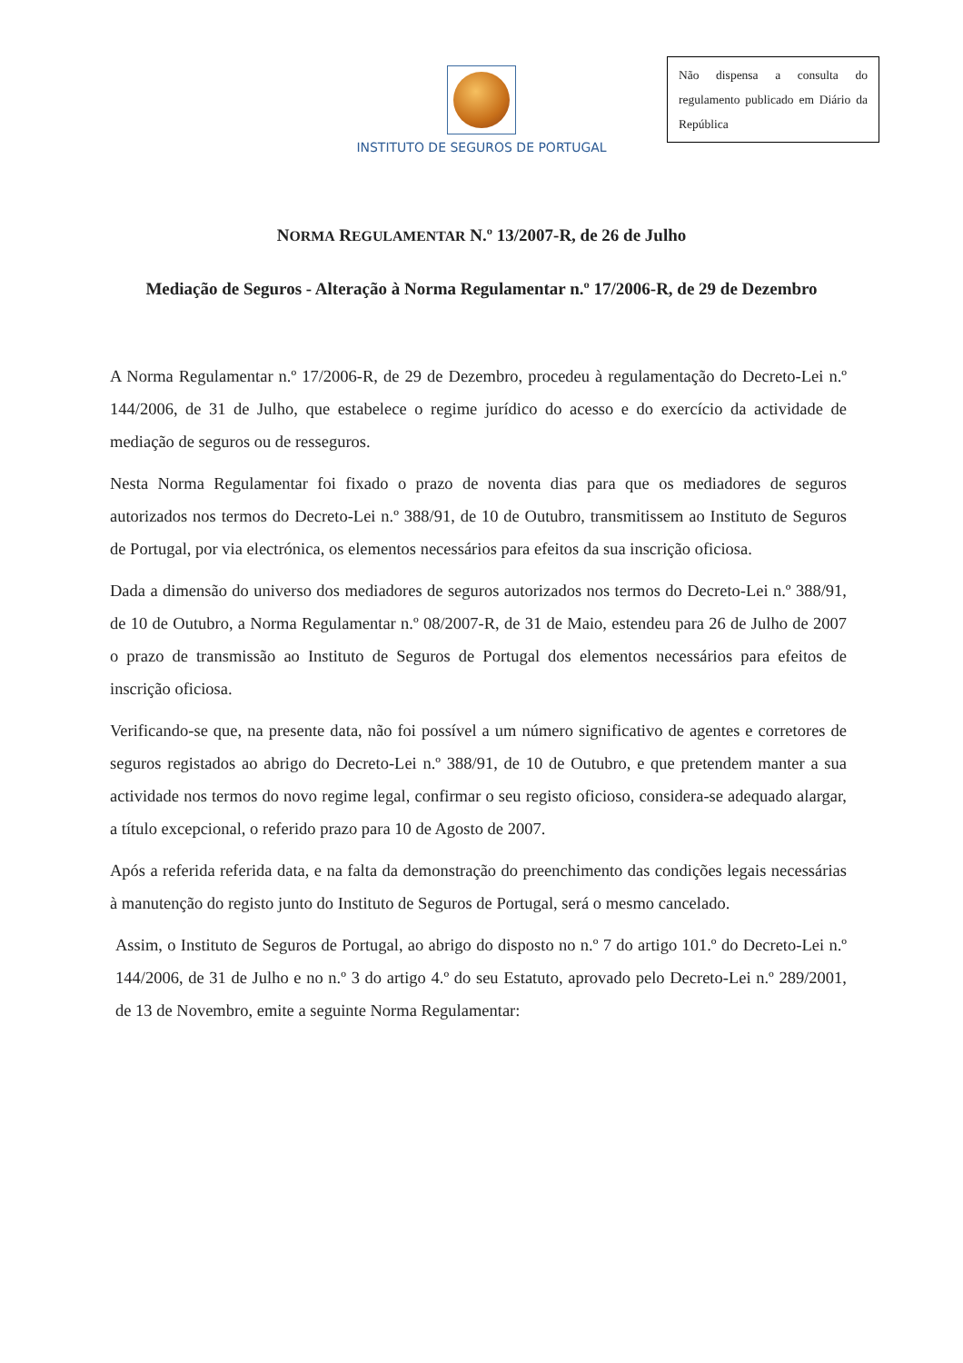INSTITUTO DE SEGUROS DE PORTUGAL
Não dispensa a consulta do regulamento publicado em Diário da República
NORMA REGULAMENTAR N.º 13/2007-R, de 26 de Julho
Mediação de Seguros - Alteração à Norma Regulamentar n.º 17/2006-R, de 29 de Dezembro
A Norma Regulamentar n.º 17/2006-R, de 29 de Dezembro, procedeu à regulamentação do Decreto-Lei n.º 144/2006, de 31 de Julho, que estabelece o regime jurídico do acesso e do exercício da actividade de mediação de seguros ou de resseguros.
Nesta Norma Regulamentar foi fixado o prazo de noventa dias para que os mediadores de seguros autorizados nos termos do Decreto-Lei n.º 388/91, de 10 de Outubro, transmitissem ao Instituto de Seguros de Portugal, por via electrónica, os elementos necessários para efeitos da sua inscrição oficiosa.
Dada a dimensão do universo dos mediadores de seguros autorizados nos termos do Decreto-Lei n.º 388/91, de 10 de Outubro, a Norma Regulamentar n.º 08/2007-R, de 31 de Maio, estendeu para 26 de Julho de 2007 o prazo de transmissão ao Instituto de Seguros de Portugal dos elementos necessários para efeitos de inscrição oficiosa.
Verificando-se que, na presente data, não foi possível a um número significativo de agentes e corretores de seguros registados ao abrigo do Decreto-Lei n.º 388/91, de 10 de Outubro, e que pretendem manter a sua actividade nos termos do novo regime legal, confirmar o seu registo oficioso, considera-se adequado alargar, a título excepcional, o referido prazo para 10 de Agosto de 2007.
Após a referida referida data, e na falta da demonstração do preenchimento das condições legais necessárias à manutenção do registo junto do Instituto de Seguros de Portugal, será o mesmo cancelado.
Assim, o Instituto de Seguros de Portugal, ao abrigo do disposto no n.º 7 do artigo 101.º do Decreto-Lei n.º 144/2006, de 31 de Julho e no n.º 3 do artigo 4.º do seu Estatuto, aprovado pelo Decreto-Lei n.º 289/2001, de 13 de Novembro, emite a seguinte Norma Regulamentar: